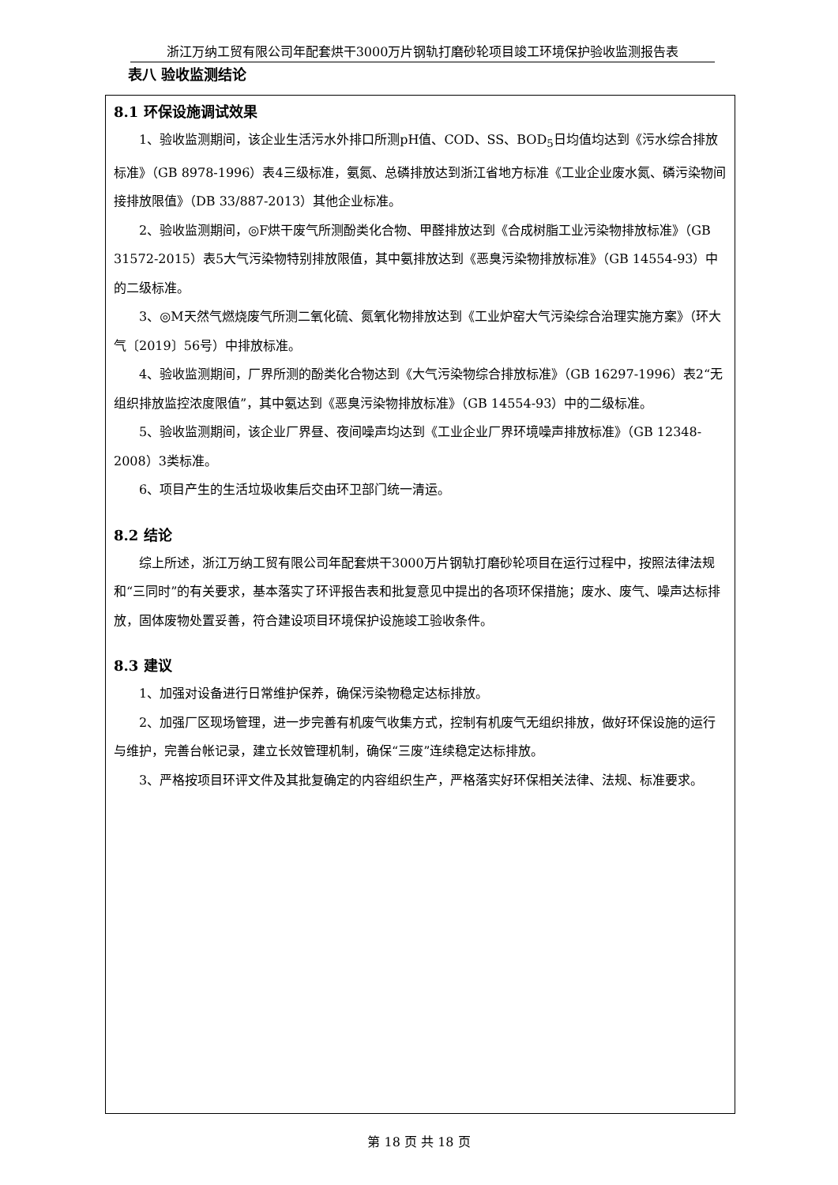浙江万纳工贸有限公司年配套烘干3000万片钢轨打磨砂轮项目竣工环境保护验收监测报告表
表八 验收监测结论
8.1 环保设施调试效果
1、验收监测期间，该企业生活污水外排口所测pH值、COD、SS、BOD<sub>5</sub>日均值均达到《污水综合排放标准》（GB 8978-1996）表4三级标准，氨氮、总磷排放达到浙江省地方标准《工业企业废水氮、磷污染物间接排放限值》（DB 33/887-2013）其他企业标准。
2、验收监测期间，◎F烘干废气所测酚类化合物、甲醛排放达到《合成树脂工业污染物排放标准》（GB 31572-2015）表5大气污染物特别排放限值，其中氨排放达到《恶臭污染物排放标准》（GB 14554-93）中的二级标准。
3、◎M天然气燃烧废气所测二氧化硫、氮氧化物排放达到《工业炉窑大气污染综合治理实施方案》（环大气〔2019〕56号）中排放标准。
4、验收监测期间，厂界所测的酚类化合物达到《大气污染物综合排放标准》（GB 16297-1996）表2“无组织排放监控浓度限值”，其中氨达到《恶臭污染物排放标准》（GB 14554-93）中的二级标准。
5、验收监测期间，该企业厂界昼、夜间噪声均达到《工业企业厂界环境噪声排放标准》（GB 12348-2008）3类标准。
6、项目产生的生活垃圾收集后交由环卫部门统一清运。
8.2 结论
综上所述，浙江万纳工贸有限公司年配套烘干3000万片钢轨打磨砂轮项目在运行过程中，按照法律法规和“三同时”的有关要求，基本落实了环评报告表和批复意见中提出的各项环保措施；废水、废气、噪声达标排放，固体废物处置妥善，符合建设项目环境保护设施竣工验收条件。
8.3 建议
1、加强对设备进行日常维护保养，确保污染物稳定达标排放。
2、加强厂区现场管理，进一步完善有机废气收集方式，控制有机废气无组织排放，做好环保设施的运行与维护，完善台帐记录，建立长效管理机制，确保“三废”连续稳定达标排放。
3、严格按项目环评文件及其批复确定的内容组织生产，严格落实好环保相关法律、法规、标准要求。
第 18 页 共 18 页